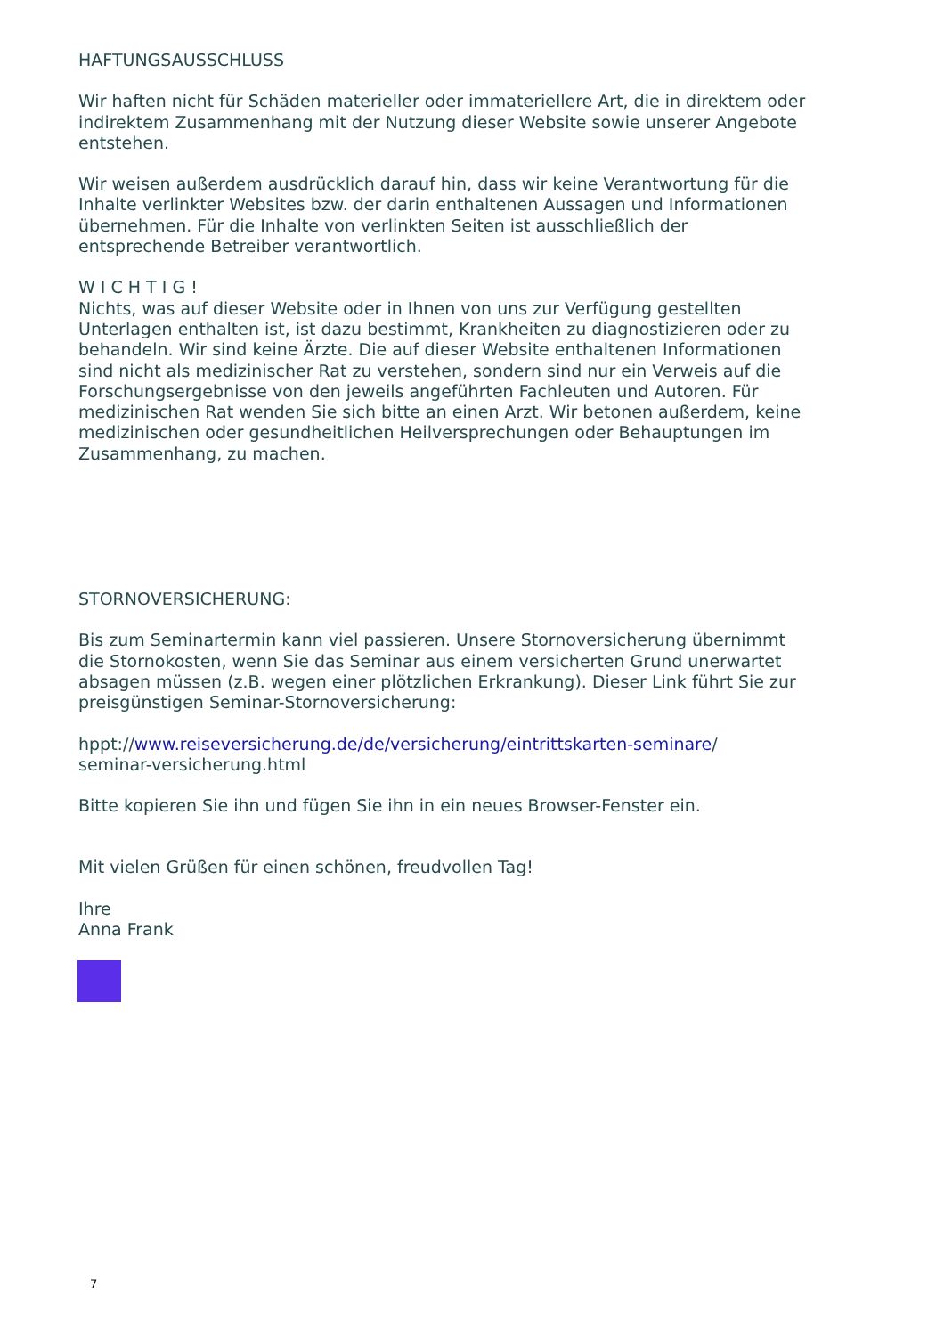HAFTUNGSAUSSCHLUSS
Wir haften nicht für Schäden materieller oder immateriellere Art, die in direktem oder indirektem Zusammenhang mit der Nutzung dieser Website sowie unserer Angebote entstehen.
Wir weisen außerdem ausdrücklich darauf hin, dass wir keine Verantwortung für die Inhalte verlinkter Websites bzw. der darin enthaltenen Aussagen und Informationen übernehmen. Für die Inhalte von verlinkten Seiten ist ausschließlich der entsprechende Betreiber verantwortlich.
W I C H T I G !
Nichts, was auf dieser Website oder in Ihnen von uns zur Verfügung gestellten Unterlagen enthalten ist, ist dazu bestimmt, Krankheiten zu diagnostizieren oder zu behandeln. Wir sind keine Ärzte. Die auf dieser Website enthaltenen Informationen sind nicht als medizinischer Rat zu verstehen, sondern sind nur ein Verweis auf die Forschungsergebnisse von den jeweils angeführten Fachleuten und Autoren. Für medizinischen Rat wenden Sie sich bitte an einen Arzt. Wir betonen außerdem, keine medizinischen oder gesundheitlichen Heilversprechungen oder Behauptungen im Zusammenhang, zu machen.
STORNOVERSICHERUNG:
Bis zum Seminartermin kann viel passieren. Unsere Stornoversicherung übernimmt die Stornokosten, wenn Sie das Seminar aus einem versicherten Grund unerwartet absagen müssen (z.B. wegen einer plötzlichen Erkrankung). Dieser Link führt Sie zur preisgünstigen Seminar-Stornoversicherung:
hppt://www.reiseversicherung.de/de/versicherung/eintrittskarten-seminare/
seminar-versicherung.html
Bitte kopieren Sie ihn und fügen Sie ihn in ein neues Browser-Fenster ein.
Mit vielen Grüßen für einen schönen, freudvollen Tag!
Ihre
Anna Frank
7